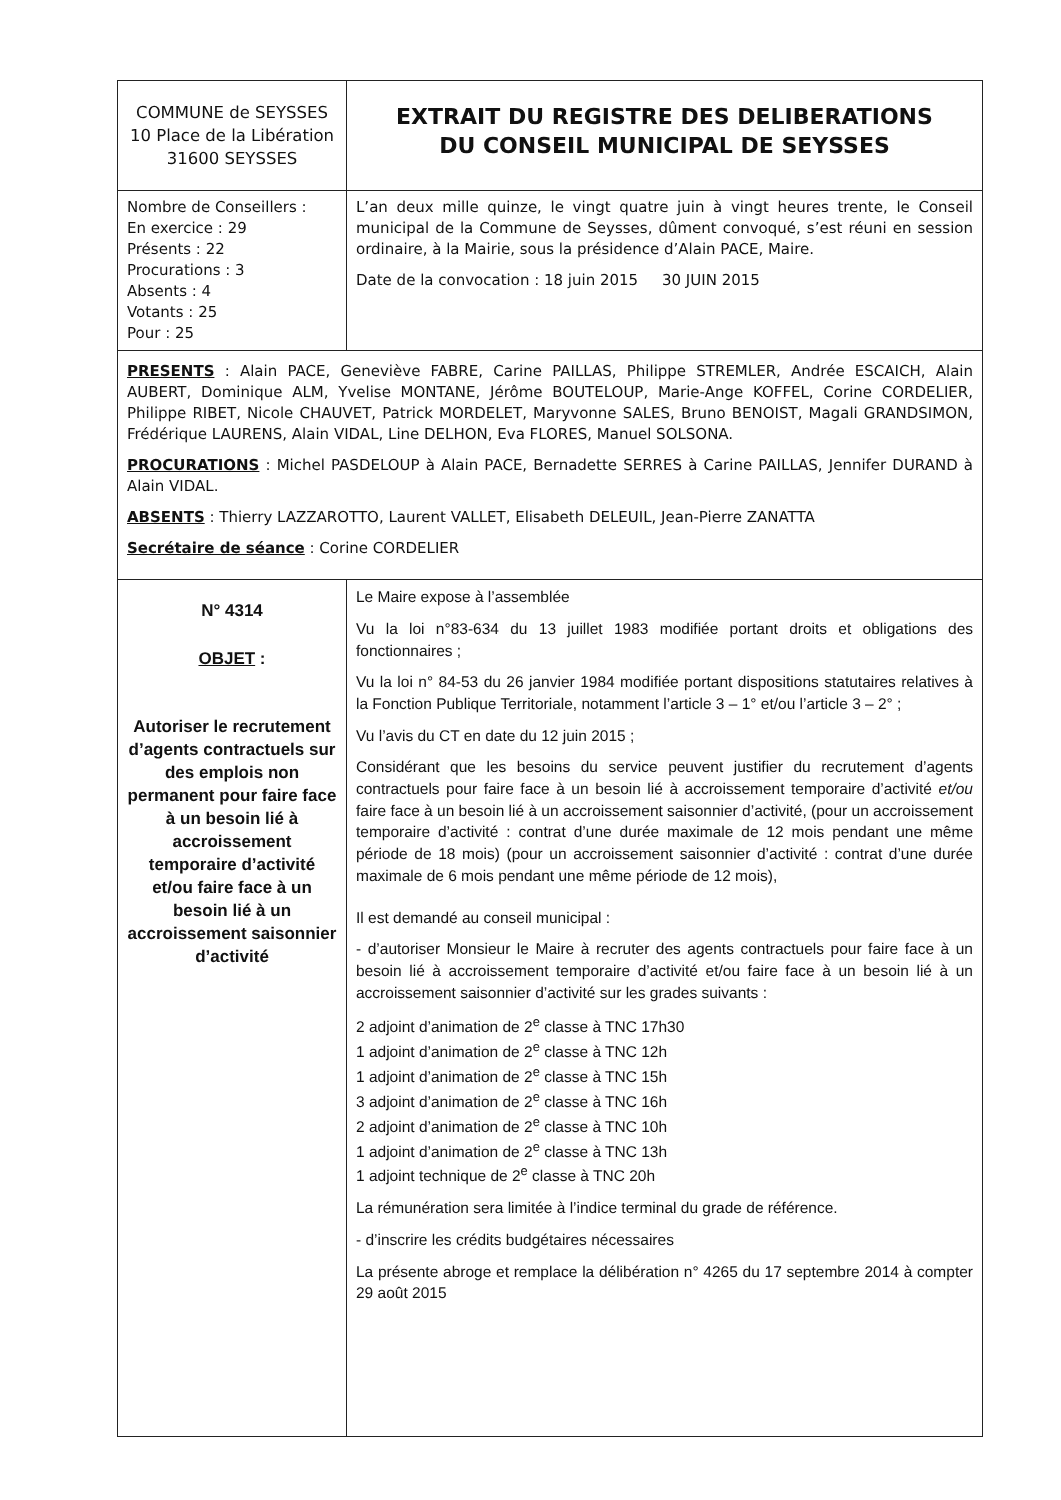| COMMUNE de SEYSSES 10 Place de la Libération 31600 SEYSSES | EXTRAIT DU REGISTRE DES DELIBERATIONS DU CONSEIL MUNICIPAL DE SEYSSES |
| Nombre de Conseillers : En exercice : 29 Présents : 22 Procurations : 3 Absents : 4 Votants : 25 Pour : 25 | L’an deux mille quinze, le vingt quatre juin à vingt heures trente, le Conseil municipal de la Commune de Seysses, dûment convoqué, s’est réuni en session ordinaire, à la Mairie, sous la présidence d’Alain PACE, Maire. Date de la convocation : 18 juin 2015 30 JUIN 2015 |
| PRESENTS : Alain PACE, Geneviève FABRE, Carine PAILLAS, Philippe STREMLER, Andrée ESCAICH, Alain AUBERT, Dominique ALM, Yvelise MONTANE, Jérôme BOUTELOUP, Marie-Ange KOFFEL, Corine CORDELIER, Philippe RIBET, Nicole CHAUVET, Patrick MORDELET, Maryvonne SALES, Bruno BENOIST, Magali GRANDSIMON, Frédérique LAURENS, Alain VIDAL, Line DELHON, Eva FLORES, Manuel SOLSONA. PROCURATIONS : Michel PASDELOUP à Alain PACE, Bernadette SERRES à Carine PAILLAS, Jennifer DURAND à Alain VIDAL. ABSENTS : Thierry LAZZAROTTO, Laurent VALLET, Elisabeth DELEUIL, Jean-Pierre ZANATTA Secrétaire de séance : Corine CORDELIER | |
| N° 4314 OBJET : Autoriser le recrutement d’agents contractuels sur des emplois non permanent pour faire face à un besoin lié à accroissement temporaire d’activité et/ou faire face à un besoin lié à un accroissement saisonnier d’activité | Le Maire expose à l’assemblée Vu la loi n°83-634 du 13 juillet 1983 modifiée portant droits et obligations des fonctionnaires ; Vu la loi n° 84-53 du 26 janvier 1984 modifiée portant dispositions statutaires relatives à la Fonction Publique Territoriale, notamment l’article 3 – 1° et/ou l’article 3 – 2° ; Vu l’avis du CT en date du 12 juin 2015 ; Considérant que les besoins du service peuvent justifier du recrutement d’agents contractuels pour faire face à un besoin lié à accroissement temporaire d’activité et/ou faire face à un besoin lié à un accroissement saisonnier d’activité, (pour un accroissement temporaire d’activité : contrat d’une durée maximale de 12 mois pendant une même période de 18 mois) (pour un accroissement saisonnier d’activité : contrat d’une durée maximale de 6 mois pendant une même période de 12 mois), Il est demandé au conseil municipal : - d’autoriser Monsieur le Maire à recruter des agents contractuels pour faire face à un besoin lié à accroissement temporaire d’activité et/ou faire face à un besoin lié à un accroissement saisonnier d’activité sur les grades suivants : 2 adjoint d’animation de 2<sup>e</sup> classe à TNC 17h30 1 adjoint d’animation de 2<sup>e</sup> classe à TNC 12h 1 adjoint d’animation de 2<sup>e</sup> classe à TNC 15h 3 adjoint d’animation de 2<sup>e</sup> classe à TNC 16h 2 adjoint d’animation de 2<sup>e</sup> classe à TNC 10h 1 adjoint d’animation de 2<sup>e</sup> classe à TNC 13h 1 adjoint technique de 2<sup>e</sup> classe à TNC 20h La rémunération sera limitée à l’indice terminal du grade de référence. - d’inscrire les crédits budgétaires nécessaires La présente abroge et remplace la délibération n° 4265 du 17 septembre 2014 à compter 29 août 2015 |